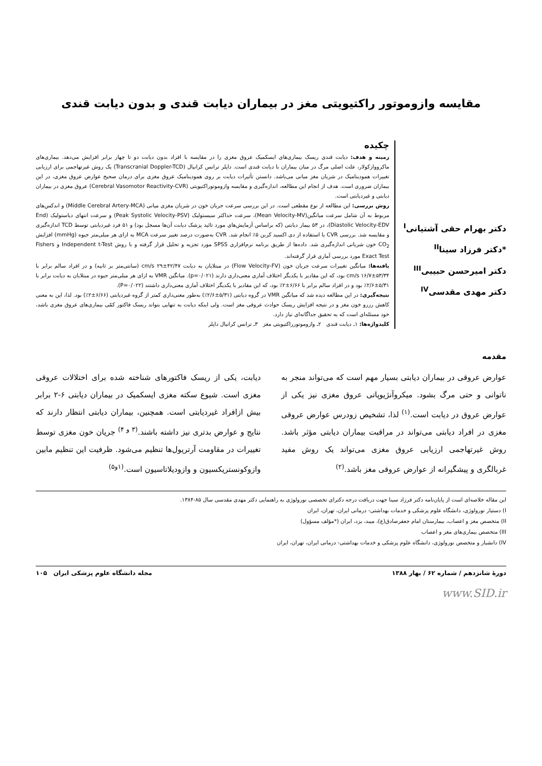مقایسه وازوموتور راکتیویتی مغز در بیماران دیابت قندی و بدون دیابت قندی
دکتر بهرام حقی آشتیانی<sup>I</sup>
*دکتر فرزاد سینا<sup>II</sup>
دکتر امیرحسن حبیبی<sup>III</sup>
دکتر مهدی مقدسی<sup>IV</sup>
چکیده
زمینه و هدف: دیابت قندی ریسک بیماری‌های ایسکمیک عروق مغزی را در مقایسه با افراد بدون دیابت دو تا چهار برابر افزایش می‌دهد. بیماری‌های ماکرووازکولار، علت اصلی مرگ در میان بیماران با دیابت قندی است. داپلر ترانس کرانیال (Transcranial Doppler-TCD) یک روش غیرتهاجمی برای ارزیابی تغییرات همودینامیک در شریان مغز میانی می‌باشد. دانستن تأثیرات دیابت بر روی همودینامیک عروق مغزی برای درمان صحیح عوارض عروق مغزی، در این بیماران ضروری است. هدف از انجام این مطالعه، اندازه‌گیری و مقایسه وازوموتوراکتیویتی (Cerebral Vasomotor Reactivity-CVR) عروق مغزی در بیماران دیابتی و غیردیابتی است.
روش بررسی: این مطالعه از نوع مقطعی است. در این بررسی سرعت جریان خون در شریان مغزی میانی (Middle Cerebral Artery-MCA) و اندکس‌های مربوط به آن شامل سرعت میانگین(Mean Velocity-MV)، سرعت حداکثر سیستولیک (Peak Systolic Velocity-PSV) و سرعت انتهای دیاستولیک (End Diastolic Velocity-EDV)، در ۵۳ بیمار دیابتی (که براساس آزمایش‌های مورد تائید پزشک دیابت آن‌ها مسجل بود) و ۵۱ فرد غیردیابتی توسط TCD اندازه‌گیری و مقایسه شد. بررسی CVR با استفاده از دی اکسید کربن ۵٪ انجام شد. CVR به‌صورت درصد تغییر سرعت MCA به ازای هر میلی‌متر جیوه (mmHg) افزایش CO<sub>2</sub> خون شریانی اندازه‌گیری شد. داده‌ها از طریق برنامه نرم‌افزاری SPSS مورد تجزیه و تحلیل قرار گرفته و با روش Independent t-Test و Fishers Exact Test مورد بررسی آماری قرار گرفته‌اند.
یافته‌ها: میانگین تغییرات سرعت جریان خون (Flow Velocity-FV) در مبتلایان به دیابت ۴۲/۴۷±۲۹ cm/s (سانتی‌متر بر ثانیه) و در افراد سالم برابر با ۵۳/۳۴±۱۶/۷ cm/s بود، که این مقادیر با یکدیگر اختلاف آماری معنی‌داری دارند (p=۰/۰۲۱). میانگین VMR به ازای هر میلی‌متر جیوه در مبتلایان به دیابت برابر با ۵/۳۱±۲/۶٪ بود و در افراد سالم برابر با ۶/۶۶±۲٪ بود، که این مقادیر با یکدیگر اختلاف آماری معنی‌داری داشتند (P=۰/۰۲۲).
نتیجه‌گیری: در این مطالعه دیده شد که میانگین VMR در گروه دیابتی (۵/۳۱±۲/۶٪) به‌طور معنی‌داری کمتر از گروه غیردیابتی (۶/۶۶±۲٪) بود. لذا، این به معنی کاهش رزرو خون مغز و در نتیجه افزایش ریسک حوادث عروقی مغز است. ولی اینکه دیابت به تنهایی بتواند ریسک فاکتور کمّی بیماری‌های عروق مغزی باشد، خود مسئله‌ای است که به تحقیق جداگانه‌ای نیاز دارد.
کلیدواژه‌ها: ۱ـ دیابت قندی ۲ـ وازوموتورراکتیویتی مغز ۳ـ ترانس کرانیال داپلر
مقدمه
عوارض عروقی در بیماران دیابتی بسیار مهم است که می‌تواند منجر به ناتوانی و حتی مرگ بشود. میکروآنژیوپاتی عروق مغزی نیز یکی از عوارض عروق در دیابت است.<sup>(۱)</sup> لذا، تشخیص زودرس عوارض عروقی مغزی در افراد دیابتی می‌تواند در مراقبت بیماران دیابتی مؤثر باشد. روش غیرتهاجمی ارزیابی عروق مغزی می‌تواند یک روش مفید غربالگری و پیشگیرانه از عوارض عروقی مغز باشد.<sup>(۲)</sup>
دیابت، یکی از ریسک فاکتورهای شناخته شده برای اختلالات عروقی مغزی است. شیوع سکته مغزی ایسکمیک در بیماران دیابتی ۶-۲ برابر بیش ازافراد غیردیابتی است. همچنین، بیماران دیابتی انتظار دارند که نتایج و عوارض بدتری نیز داشته باشند.<sup>(۳ و ۴)</sup> جریان خون مغزی توسط تغییرات در مقاومت آرتریول‌ها تنظیم می‌شود. ظرفیت این تنظیم مابین وازوکونستریکسیون و وازودیلاتاسیون است.<sup>(۱و۵)</sup>
این مقاله خلاصه‌ای است از پایان‌نامه دکتر فرزاد سینا جهت دریافت درجه دکترای تخصصی نورولوژی به راهنمایی دکتر مهدی مقدسی سال ۸۵-۱۳۸۴.
I) دستیار نورولوژی، دانشگاه علوم پزشکی و خدمات بهداشتی- درمانی ایران، تهران، ایران
II) متخصص مغز و اعصاب، بیمارستان امام جعفرصادق(ع)، میبد، یزد، ایران (*مؤلف مسؤول)
III) متخصص بیماری‌های مغز و اعصاب
IV) دانشیار و متخصص نورولوژی، دانشگاه علوم پزشکی و خدمات بهداشتی- درمانی ایران، تهران، ایران
دورهٔ شانزدهم / شماره ۶۲ / بهار ۱۳۸۸ مجله دانشگاه علوم پزشکی ایران ۱۰۵
www.SID.ir